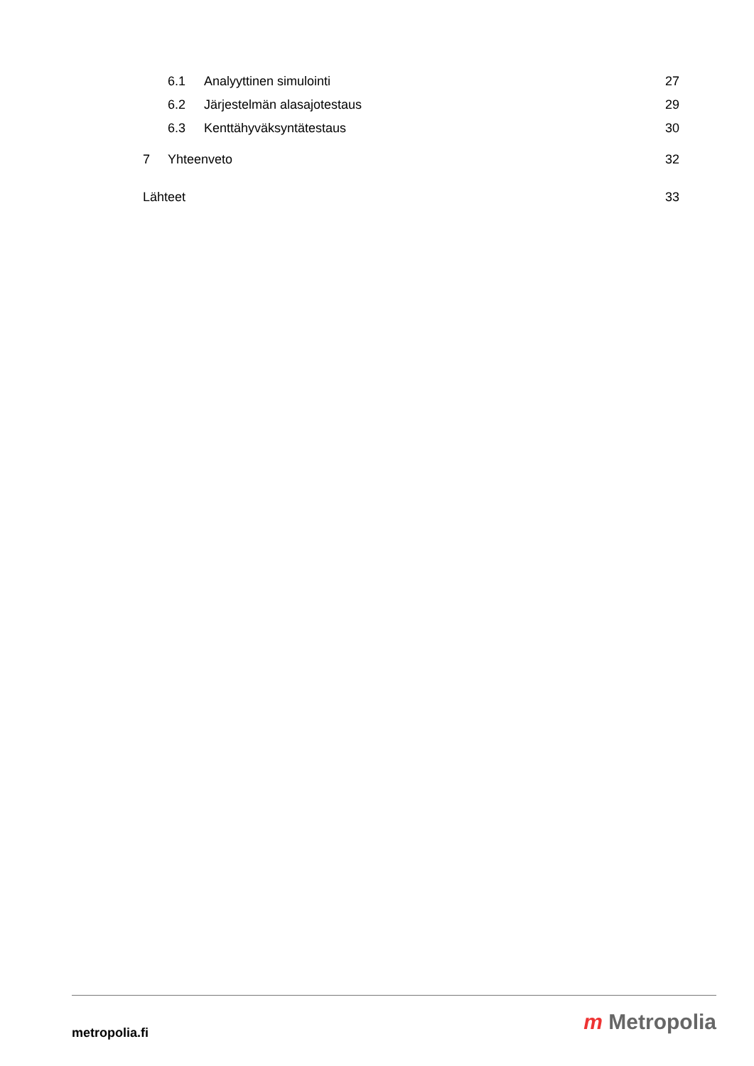6.1 Analyyttinen simulointi 27
6.2 Järjestelmän alasajotestaus 29
6.3 Kenttähyväksyntätestaus 30
7 Yhteenveto 32
Lähteet 33
metropolia.fi
m Metropolia